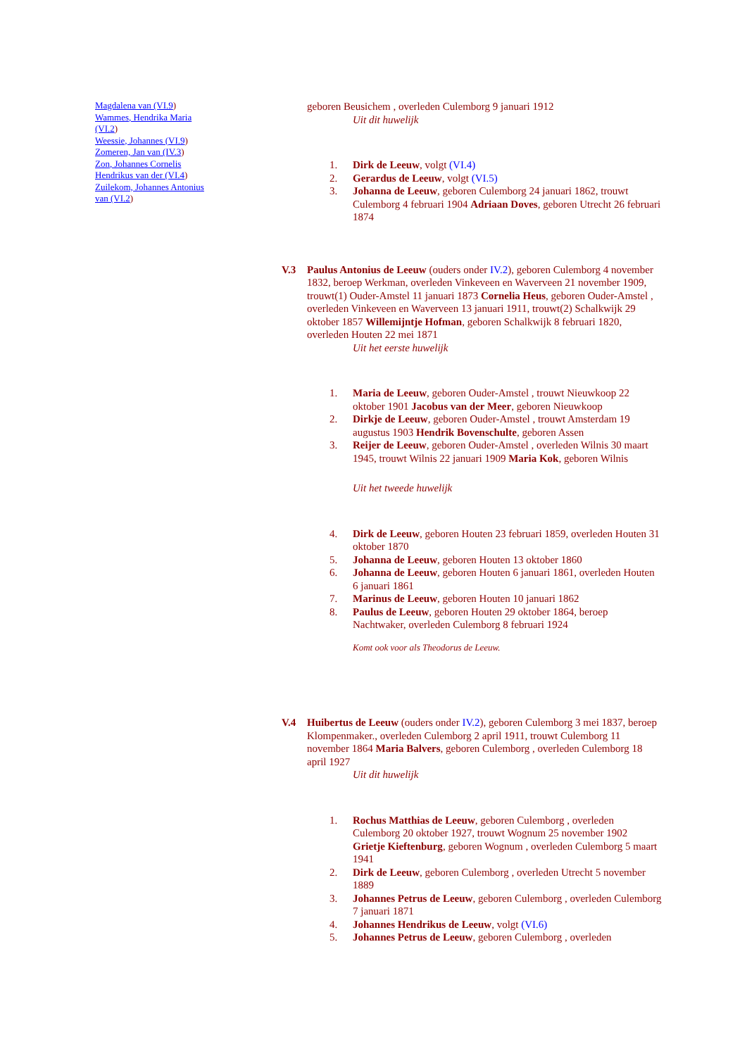Magdalena van (VI.9)
Wammes, Hendrika Maria (VI.2)
Weessie, Johannes (VI.9)
Zomeren, Jan van (IV.3)
Zon, Johannes Cornelis Hendrikus van der (VI.4)
Zuilekom, Johannes Antonius van (VI.2)
geboren Beusichem , overleden Culemborg 9 januari 1912
Uit dit huwelijk
1. Dirk de Leeuw, volgt (VI.4)
2. Gerardus de Leeuw, volgt (VI.5)
3. Johanna de Leeuw, geboren Culemborg 24 januari 1862, trouwt Culemborg 4 februari 1904 Adriaan Doves, geboren Utrecht 26 februari 1874
V.3 Paulus Antonius de Leeuw (ouders onder IV.2), geboren Culemborg 4 november 1832, beroep Werkman, overleden Vinkeveen en Waverveen 21 november 1909, trouwt(1) Ouder-Amstel 11 januari 1873 Cornelia Heus, geboren Ouder-Amstel , overleden Vinkeveen en Waverveen 13 januari 1911, trouwt(2) Schalkwijk 29 oktober 1857 Willemijntje Hofman, geboren Schalkwijk 8 februari 1820, overleden Houten 22 mei 1871
Uit het eerste huwelijk
1. Maria de Leeuw, geboren Ouder-Amstel , trouwt Nieuwkoop 22 oktober 1901 Jacobus van der Meer, geboren Nieuwkoop
2. Dirkje de Leeuw, geboren Ouder-Amstel , trouwt Amsterdam 19 augustus 1903 Hendrik Bovenschulte, geboren Assen
3. Reijer de Leeuw, geboren Ouder-Amstel , overleden Wilnis 30 maart 1945, trouwt Wilnis 22 januari 1909 Maria Kok, geboren Wilnis
Uit het tweede huwelijk
4. Dirk de Leeuw, geboren Houten 23 februari 1859, overleden Houten 31 oktober 1870
5. Johanna de Leeuw, geboren Houten 13 oktober 1860
6. Johanna de Leeuw, geboren Houten 6 januari 1861, overleden Houten 6 januari 1861
7. Marinus de Leeuw, geboren Houten 10 januari 1862
8. Paulus de Leeuw, geboren Houten 29 oktober 1864, beroep Nachtwaker, overleden Culemborg 8 februari 1924
Komt ook voor als Theodorus de Leeuw.
V.4 Huibertus de Leeuw (ouders onder IV.2), geboren Culemborg 3 mei 1837, beroep Klompenmaker., overleden Culemborg 2 april 1911, trouwt Culemborg 11 november 1864 Maria Balvers, geboren Culemborg , overleden Culemborg 18 april 1927
Uit dit huwelijk
1. Rochus Matthias de Leeuw, geboren Culemborg , overleden Culemborg 20 oktober 1927, trouwt Wognum 25 november 1902 Grietje Kieftenburg, geboren Wognum , overleden Culemborg 5 maart 1941
2. Dirk de Leeuw, geboren Culemborg , overleden Utrecht 5 november 1889
3. Johannes Petrus de Leeuw, geboren Culemborg , overleden Culemborg 7 januari 1871
4. Johannes Hendrikus de Leeuw, volgt (VI.6)
5. Johannes Petrus de Leeuw, geboren Culemborg , overleden